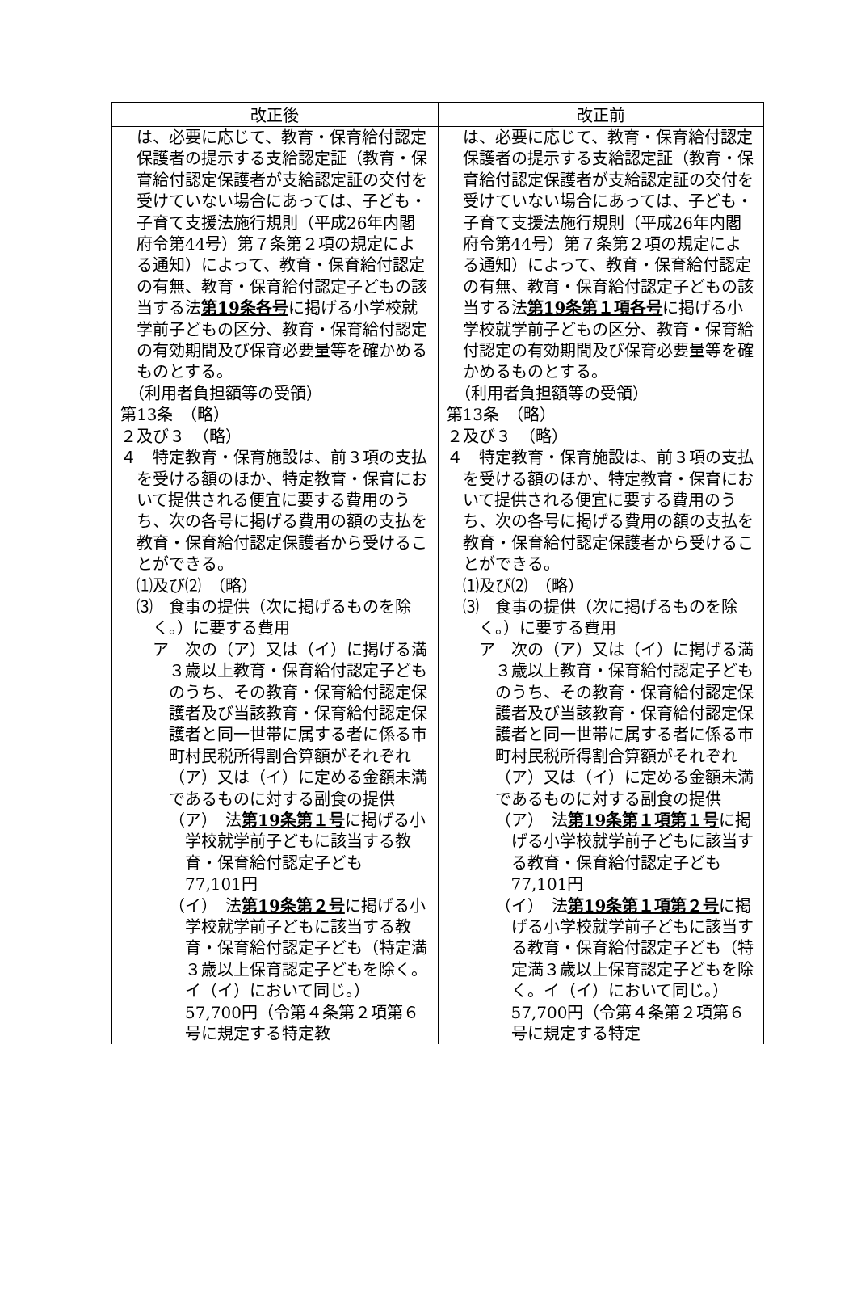| 改正後 | 改正前 |
| --- | --- |
| は、必要に応じて、教育・保育給付認定保護者の提示する支給認定証（教育・保育給付認定保護者が支給認定証の交付を受けていない場合にあっては、子ども・子育て支援法施行規則（平成26年内閣府令第44号）第７条第２項の規定による通知）によって、教育・保育給付認定の有無、教育・保育給付認定子どもの該当する法 第19条各号 に掲げる小学校就学前子どもの区分、教育・保育給付認定の有効期間及び保育必要量等を確かめるものとする。 （利用者負担額等の受領） 第13条 （略） ２及び３ （略） ４ 特定教育・保育施設は、前３項の支払を受ける額のほか、特定教育・保育において提供される便宜に要する費用のうち、次の各号に掲げる費用の額の支払を教育・保育給付認定保護者から受けることができる。 ⑴及び⑵ （略） ⑶ 食事の提供（次に掲げるものを除く。）に要する費用 ア 次の（ア）又は（イ）に掲げる満３歳以上教育・保育給付認定子どものうち、その教育・保育給付認定保護者及び当該教育・保育給付認定保護者と同一世帯に属する者に係る市町村民税所得割合算額がそれぞれ（ア）又は（イ）に定める金額未満であるものに対する副食の提供 （ア） 法 第19条第１号 に掲げる小学校就学前子どもに該当する教育・保育給付認定子ども 77,101円 （イ） 法 第19条第２号 に掲げる小学校就学前子どもに該当する教育・保育給付認定子ども（特定満３歳以上保育認定子どもを除く。イ（イ）において同じ。） 57,700円（令第４条第２項第６号に規定する特定教 | は、必要に応じて、教育・保育給付認定保護者の提示する支給認定証（教育・保育給付認定保護者が支給認定証の交付を受けていない場合にあっては、子ども・子育て支援法施行規則（平成26年内閣府令第44号）第７条第２項の規定による通知）によって、教育・保育給付認定の有無、教育・保育給付認定子どもの該当する法 第19条第１項各号 に掲げる小学校就学前子どもの区分、教育・保育給付認定の有効期間及び保育必要量等を確かめるものとする。 （利用者負担額等の受領） 第13条 （略） ２及び３ （略） ４ 特定教育・保育施設は、前３項の支払を受ける額のほか、特定教育・保育において提供される便宜に要する費用のうち、次の各号に掲げる費用の額の支払を教育・保育給付認定保護者から受けることができる。 ⑴及び⑵ （略） ⑶ 食事の提供（次に掲げるものを除く。）に要する費用 ア 次の（ア）又は（イ）に掲げる満３歳以上教育・保育給付認定子どものうち、その教育・保育給付認定保護者及び当該教育・保育給付認定保護者と同一世帯に属する者に係る市町村民税所得割合算額がそれぞれ（ア）又は（イ）に定める金額未満であるものに対する副食の提供 （ア） 法 第19条第１項第１号 に掲げる小学校就学前子どもに該当する教育・保育給付認定子ども 77,101円 （イ） 法 第19条第１項第２号 に掲げる小学校就学前子どもに該当する教育・保育給付認定子ども（特定満３歳以上保育認定子どもを除く。イ（イ）において同じ。） 57,700円（令第４条第２項第６号に規定する特定 |